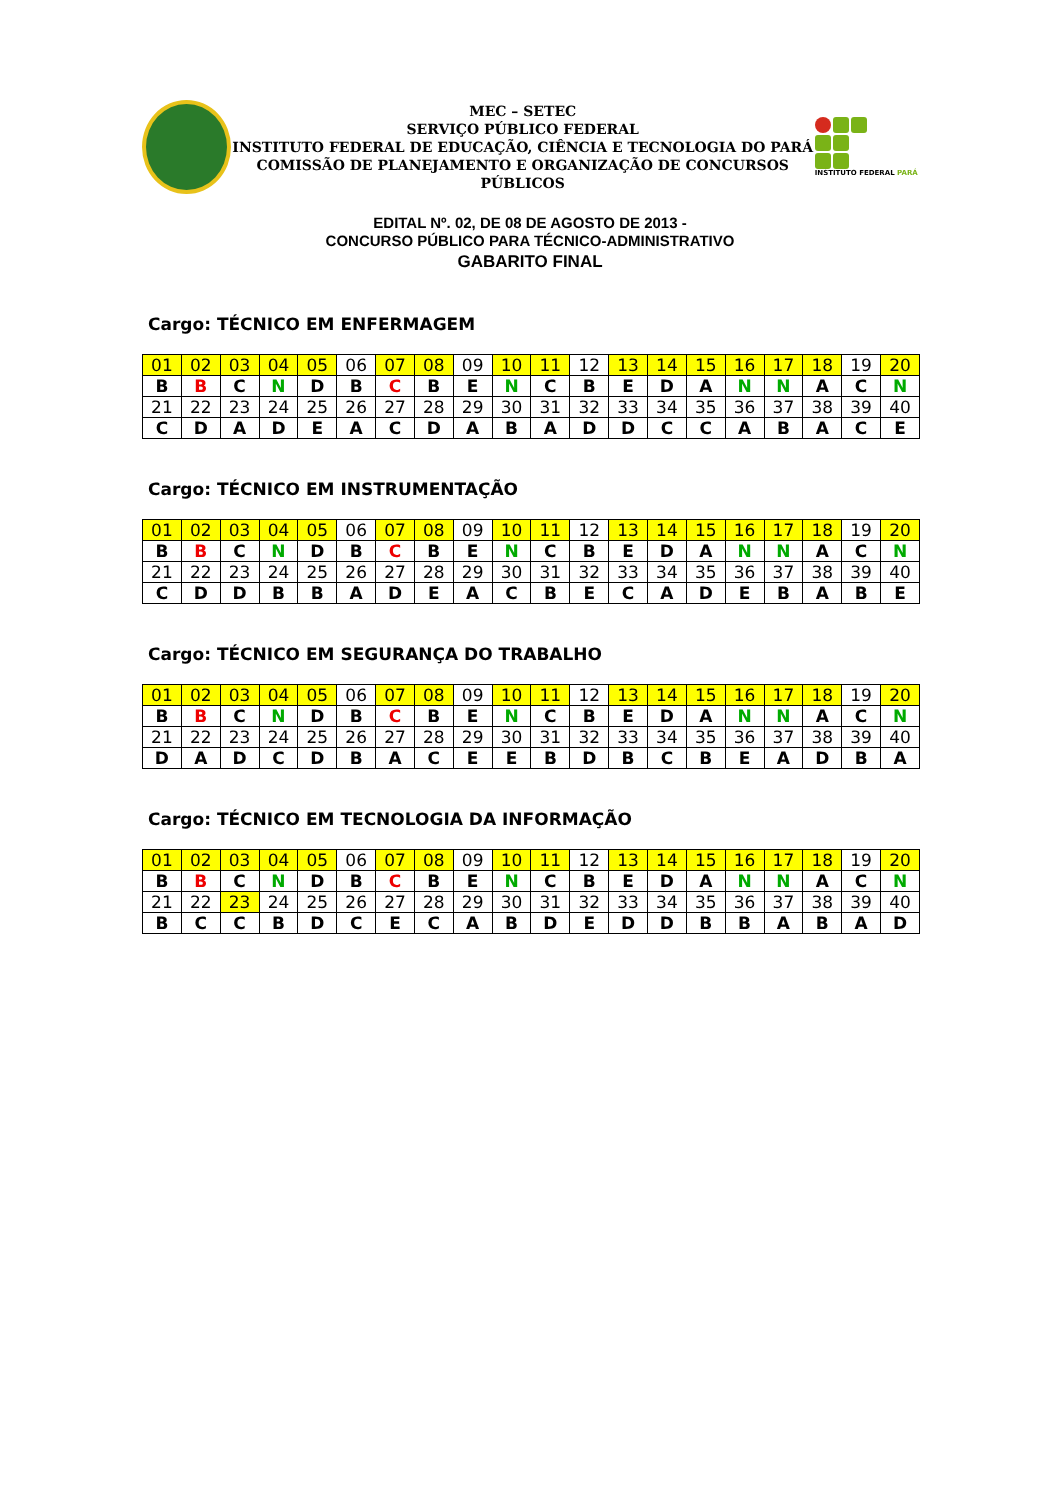MEC – SETEC
SERVIÇO PÚBLICO FEDERAL
INSTITUTO FEDERAL DE EDUCAÇÃO, CIÊNCIA E TECNOLOGIA DO PARÁ
COMISSÃO DE PLANEJAMENTO E ORGANIZAÇÃO DE CONCURSOS PÚBLICOS
INSTITUTO FEDERAL PARÁ
EDITAL Nº. 02, DE 08 DE AGOSTO DE 2013 -
CONCURSO PÚBLICO PARA TÉCNICO-ADMINISTRATIVO
GABARITO FINAL
Cargo: TÉCNICO EM ENFERMAGEM
| 01 | 02 | 03 | 04 | 05 | 06 | 07 | 08 | 09 | 10 | 11 | 12 | 13 | 14 | 15 | 16 | 17 | 18 | 19 | 20 |
| B | B | C | N | D | B | C | B | E | N | C | B | E | D | A | N | N | A | C | N |
| 21 | 22 | 23 | 24 | 25 | 26 | 27 | 28 | 29 | 30 | 31 | 32 | 33 | 34 | 35 | 36 | 37 | 38 | 39 | 40 |
| C | D | A | D | E | A | C | D | A | B | A | D | D | C | C | A | B | A | C | E |
Cargo: TÉCNICO EM INSTRUMENTAÇÃO
| 01 | 02 | 03 | 04 | 05 | 06 | 07 | 08 | 09 | 10 | 11 | 12 | 13 | 14 | 15 | 16 | 17 | 18 | 19 | 20 |
| B | B | C | N | D | B | C | B | E | N | C | B | E | D | A | N | N | A | C | N |
| 21 | 22 | 23 | 24 | 25 | 26 | 27 | 28 | 29 | 30 | 31 | 32 | 33 | 34 | 35 | 36 | 37 | 38 | 39 | 40 |
| C | D | D | B | B | A | D | E | A | C | B | E | C | A | D | E | B | A | B | E |
Cargo: TÉCNICO EM SEGURANÇA DO TRABALHO
| 01 | 02 | 03 | 04 | 05 | 06 | 07 | 08 | 09 | 10 | 11 | 12 | 13 | 14 | 15 | 16 | 17 | 18 | 19 | 20 |
| B | B | C | N | D | B | C | B | E | N | C | B | E | D | A | N | N | A | C | N |
| 21 | 22 | 23 | 24 | 25 | 26 | 27 | 28 | 29 | 30 | 31 | 32 | 33 | 34 | 35 | 36 | 37 | 38 | 39 | 40 |
| D | A | D | C | D | B | A | C | E | E | B | D | B | C | B | E | A | D | B | A |
Cargo: TÉCNICO EM TECNOLOGIA DA INFORMAÇÃO
| 01 | 02 | 03 | 04 | 05 | 06 | 07 | 08 | 09 | 10 | 11 | 12 | 13 | 14 | 15 | 16 | 17 | 18 | 19 | 20 |
| B | B | C | N | D | B | C | B | E | N | C | B | E | D | A | N | N | A | C | N |
| 21 | 22 | 23 | 24 | 25 | 26 | 27 | 28 | 29 | 30 | 31 | 32 | 33 | 34 | 35 | 36 | 37 | 38 | 39 | 40 |
| B | C | C | B | D | C | E | C | A | B | D | E | D | D | B | B | A | B | A | D |